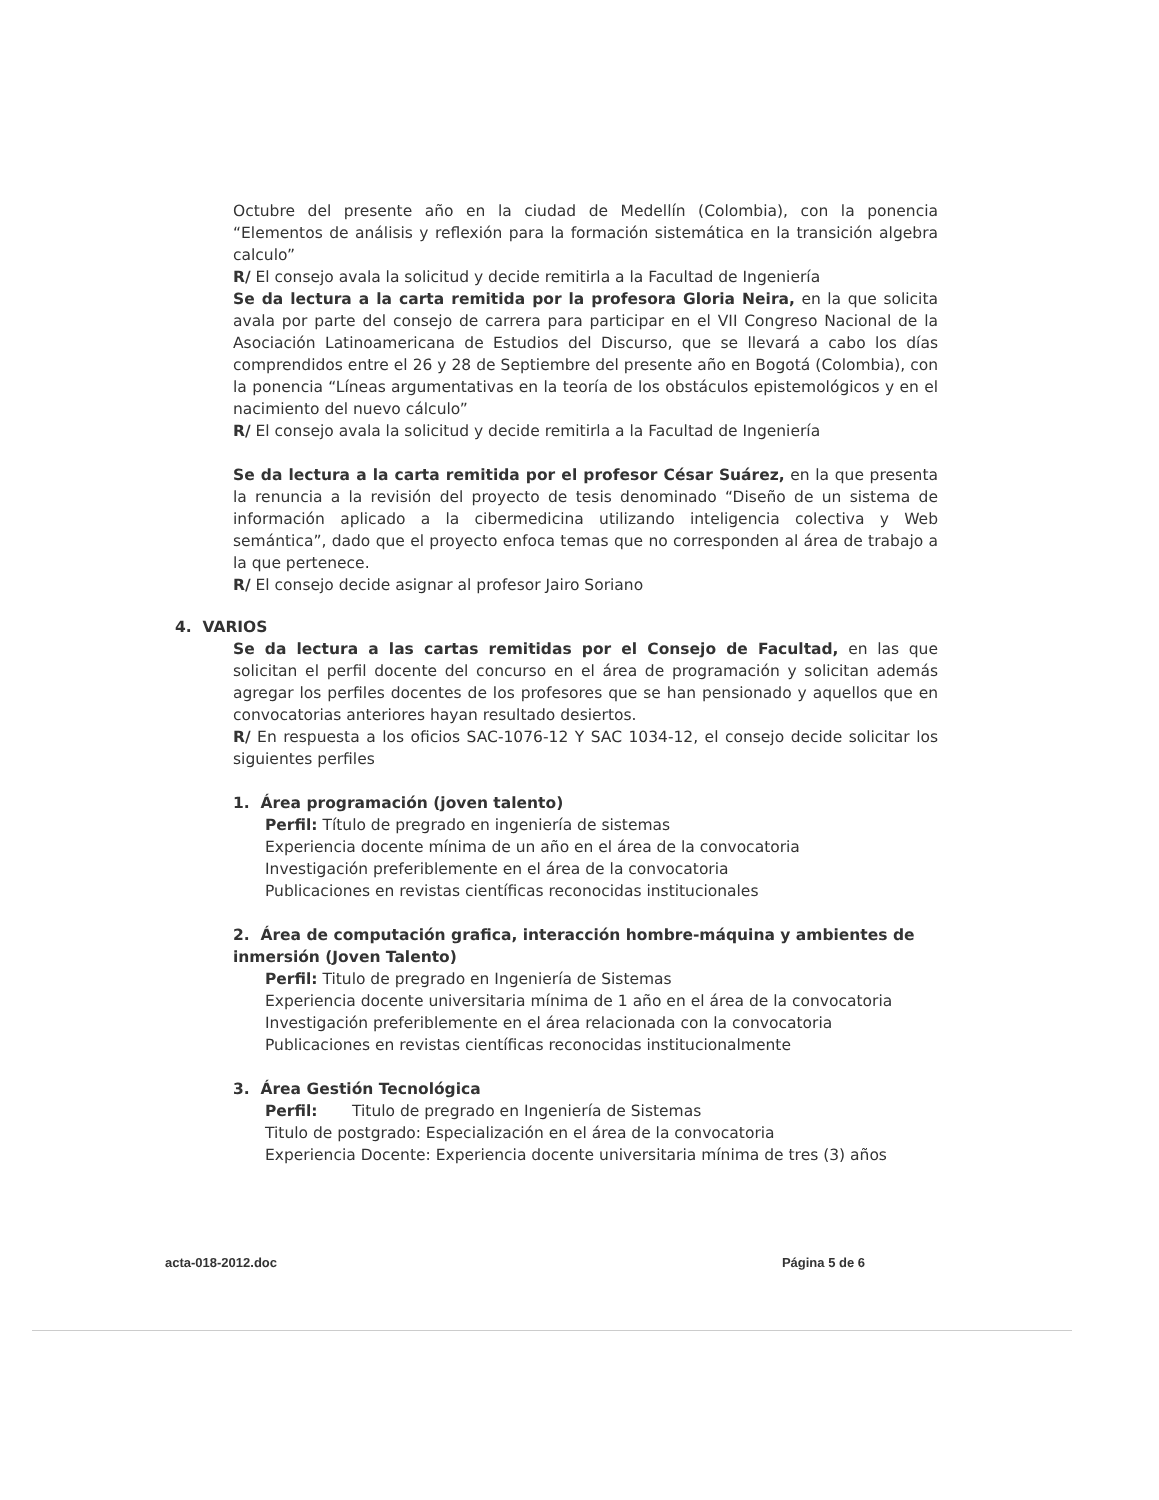Octubre del presente año en la ciudad de Medellín (Colombia), con la ponencia “Elementos de análisis y reflexión para la formación sistemática en la transición algebra calculo”
R/ El consejo avala la solicitud y decide remitirla a la Facultad de Ingeniería
Se da lectura a la carta remitida por la profesora Gloria Neira, en la que solicita avala por parte del consejo de carrera para participar en el VII Congreso Nacional de la Asociación Latinoamericana de Estudios del Discurso, que se llevará a cabo los días comprendidos entre el 26 y 28 de Septiembre del presente año en Bogotá (Colombia), con la ponencia “Líneas argumentativas en la teoría de los obstáculos epistemológicos y en el nacimiento del nuevo cálculo”
R/ El consejo avala la solicitud y decide remitirla a la Facultad de Ingeniería
Se da lectura a la carta remitida por el profesor César Suárez, en la que presenta la renuncia a la revisión del proyecto de tesis denominado “Diseño de un sistema de información aplicado a la cibermedicina utilizando inteligencia colectiva y Web semántica”, dado que el proyecto enfoca temas que no corresponden al área de trabajo a la que pertenece.
R/ El consejo decide asignar al profesor Jairo Soriano
4. VARIOS
Se da lectura a las cartas remitidas por el Consejo de Facultad, en las que solicitan el perfil docente del concurso en el área de programación y solicitan además agregar los perfiles docentes de los profesores que se han pensionado y aquellos que en convocatorias anteriores hayan resultado desiertos.
R/ En respuesta a los oficios SAC-1076-12 Y SAC 1034-12, el consejo decide solicitar los siguientes perfiles
1. Área programación (joven talento)
Perfil: Título de pregrado en ingeniería de sistemas
Experiencia docente mínima de un año en el área de la convocatoria
Investigación preferiblemente en el área de la convocatoria
Publicaciones en revistas científicas reconocidas institucionales
2. Área de computación grafica, interacción hombre-máquina y ambientes de inmersión (Joven Talento)
Perfil: Titulo de pregrado en Ingeniería de Sistemas
Experiencia docente universitaria mínima de 1 año en el área de la convocatoria
Investigación preferiblemente en el área relacionada con la convocatoria
Publicaciones en revistas científicas reconocidas institucionalmente
3. Área Gestión Tecnológica
Perfil: Titulo de pregrado en Ingeniería de Sistemas
Titulo de postgrado: Especialización en el área de la convocatoria
Experiencia Docente: Experiencia docente universitaria mínima de tres (3) años
acta-018-2012.doc Página 5 de 6